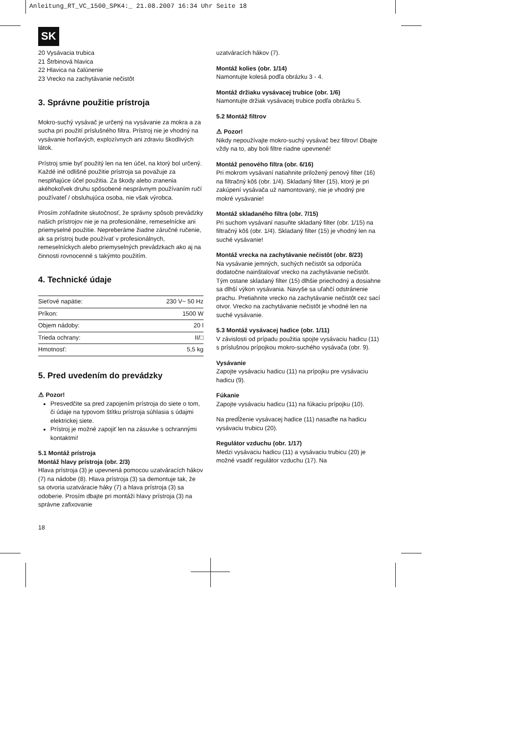Anleitung_RT_VC_1500_SPK4:_ 21.08.2007 16:34 Uhr Seite 18
SK
20 Vysávacia trubica
21 Štrbinová hlavica
22 Hlavica na čalúnenie
23 Vrecko na zachytávanie nečistôt
3. Správne použitie prístroja
Mokro-suchý vysávač je určený na vysávanie za mokra a za sucha pri použití príslušného filtra. Prístroj nie je vhodný na vysávanie horľavých, explozívnych ani zdraviu škodlivých látok.
Prístroj smie byť použitý len na ten účel, na ktorý bol určený. Každé iné odlišné použitie prístroja sa považuje za nesplňajúce účel použitia. Za škody alebo zranenia akéhokoľvek druhu spôsobené nesprávnym používaním ručí používateľ / obsluhujúca osoba, nie však výrobca.
Prosím zohľadnite skutočnosť, že správny spôsob prevádzky našich prístrojov nie je na profesionálne, remeselnícke ani priemyselné použitie. Nepreberáme žiadne záručné ručenie, ak sa prístroj bude používať v profesionálnych, remeselníckych alebo priemyselných prevádzkach ako aj na činnosti rovnocenné s takýmto použitím.
4. Technické údaje
| Sieťové napätie: | 230 V~ 50 Hz |
| Príkon: | 1500 W |
| Objem nádoby: | 20 l |
| Trieda ochrany: | II/□ |
| Hmotnosť: | 5,5 kg |
5. Pred uvedením do prevádzky
⚠ Pozor!
Presvedčite sa pred zapojením prístroja do siete o tom, či údaje na typovom štítku prístroja súhlasia s údajmi elektrickej siete.
Prístroj je možné zapojiť len na zásuvke s ochrannými kontaktmi!
5.1 Montáž prístroja
Montáž hlavy prístroja (obr. 2/3)
Hlava prístroja (3) je upevnená pomocou uzatváracích hákov (7) na nádobe (8). Hlava prístroja (3) sa demontuje tak, že sa otvoria uzatváracie háky (7) a hlava prístroja (3) sa odoberie. Prosím dbajte pri montáži hlavy prístroja (3) na správne zafixovanie
uzatváracích hákov (7).
Montáž kolies (obr. 1/14)
Namontujte kolesá podľa obrázku 3 - 4.
Montáž držiaku vysávacej trubice (obr. 1/6)
Namontujte držiak vysávacej trubice podľa obrázku 5.
5.2 Montáž filtrov
⚠ Pozor!
Nikdy nepoužívajte mokro-suchý vysávač bez filtrov! Dbajte vždy na to, aby boli filtre riadne upevnené!
Montáž penového filtra (obr. 6/16)
Pri mokrom vysávaní natiahnite priložený penový filter (16) na filtračný kôš (obr. 1/4). Skladaný filter (15), ktorý je pri zakúpení vysávača už namontovaný, nie je vhodný pre mokré vysávanie!
Montáž skladaného filtra (obr. 7/15)
Pri suchom vysávaní nasuňte skladaný filter (obr. 1/15) na filtračný kôš (obr. 1/4). Skladaný filter (15) je vhodný len na suché vysávanie!
Montáž vrecka na zachytávanie nečistôt (obr. 8/23)
Na vysávanie jemných, suchých nečistôt sa odporúča dodatočne nainštalovať vrecko na zachytávanie nečistôt. Tým ostane skladaný filter (15) dlhšie priechodný a dosiahne sa dlhší výkon vysávania. Navyše sa uľahčí odstránenie prachu. Pretiahnite vrecko na zachytávanie nečistôt cez sací otvor. Vrecko na zachytávanie nečistôt je vhodné len na suché vysávanie.
5.3 Montáž vysávacej hadice (obr. 1/11)
V závislosti od prípadu použitia spojte vysávaciu hadicu (11) s príslušnou prípojkou mokro-suchého vysávača (obr. 9).
Vysávanie
Zapojte vysávaciu hadicu (11) na prípojku pre vysávaciu hadicu (9).
Fúkanie
Zapojte vysávaciu hadicu (11) na fúkaciu prípojku (10).
Na predĺženie vysávacej hadice (11) nasaďte na hadicu vysávaciu trubicu (20).
Regulátor vzduchu (obr. 1/17)
Medzi vysávaciu hadicu (11) a vysávaciu trubicu (20) je možné vsadiť regulátor vzduchu (17). Na
18